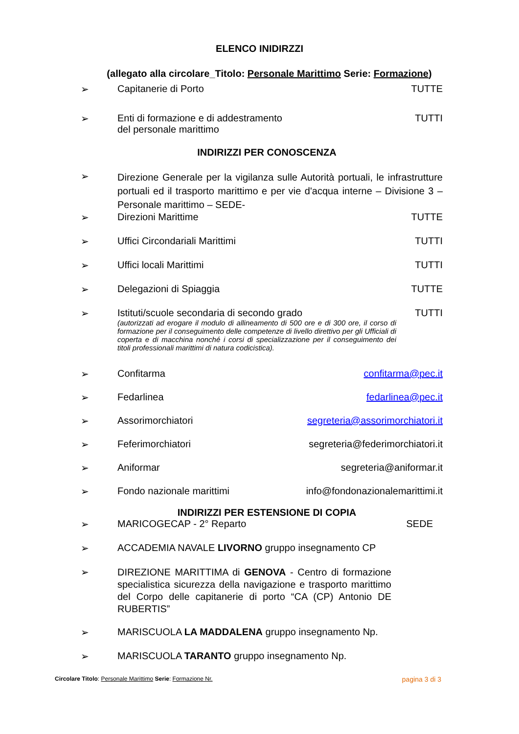ELENCO INIDIRZZI
(allegato alla circolare_Titolo: Personale Marittimo Serie: Formazione)
➢ Capitanerie di Porto TUTTE
➢ Enti di formazione e di addestramento
del personale marittimo TUTTI
INDIRIZZI PER CONOSCENZA
➢ Direzione Generale per la vigilanza sulle Autorità portuali, le infrastrutture portuali ed il trasporto marittimo e per vie d'acqua interne – Divisione 3 – Personale marittimo – SEDE-
➢ Direzioni Marittime TUTTE
➢ Uffici Circondariali Marittimi TUTTI
➢ Uffici locali Marittimi TUTTI
➢ Delegazioni di Spiaggia TUTTE
➢ Istituti/scuole secondaria di secondo grado
(autorizzati ad erogare il modulo di allineamento di 500 ore e di 300 ore, il corso di formazione per il conseguimento delle competenze di livello direttivo per gli Ufficiali di coperta e di macchina nonché i corsi di specializzazione per il conseguimento dei titoli professionali marittimi di natura codicistica).
TUTTI
➢ Confitarma confitarma@pec.it
➢ Fedarlinea fedarlinea@pec.it
➢ Assorimorchiatori segreteria@assorimorchiatori.it
➢ Feferimorchiatori segreteria@federimorchiatori.it
➢ Aniformar segreteria@aniformar.it
➢ Fondo nazionale marittimi info@fondonazionalemarittimi.it
INDIRIZZI PER ESTENSIONE DI COPIA
➢ MARICOGECAP - 2° Reparto SEDE
➢ ACCADEMIA NAVALE LIVORNO gruppo insegnamento CP
➢ DIREZIONE MARITTIMA di GENOVA - Centro di formazione specialistica sicurezza della navigazione e trasporto marittimo del Corpo delle capitanerie di porto “CA (CP) Antonio DE RUBERTIS”
➢ MARISCUOLA LA MADDALENA gruppo insegnamento Np.
➢ MARISCUOLA TARANTO gruppo insegnamento Np.
Circolare Titolo: Personale Marittimo Serie: Formazione Nr. pagina 3 di 3